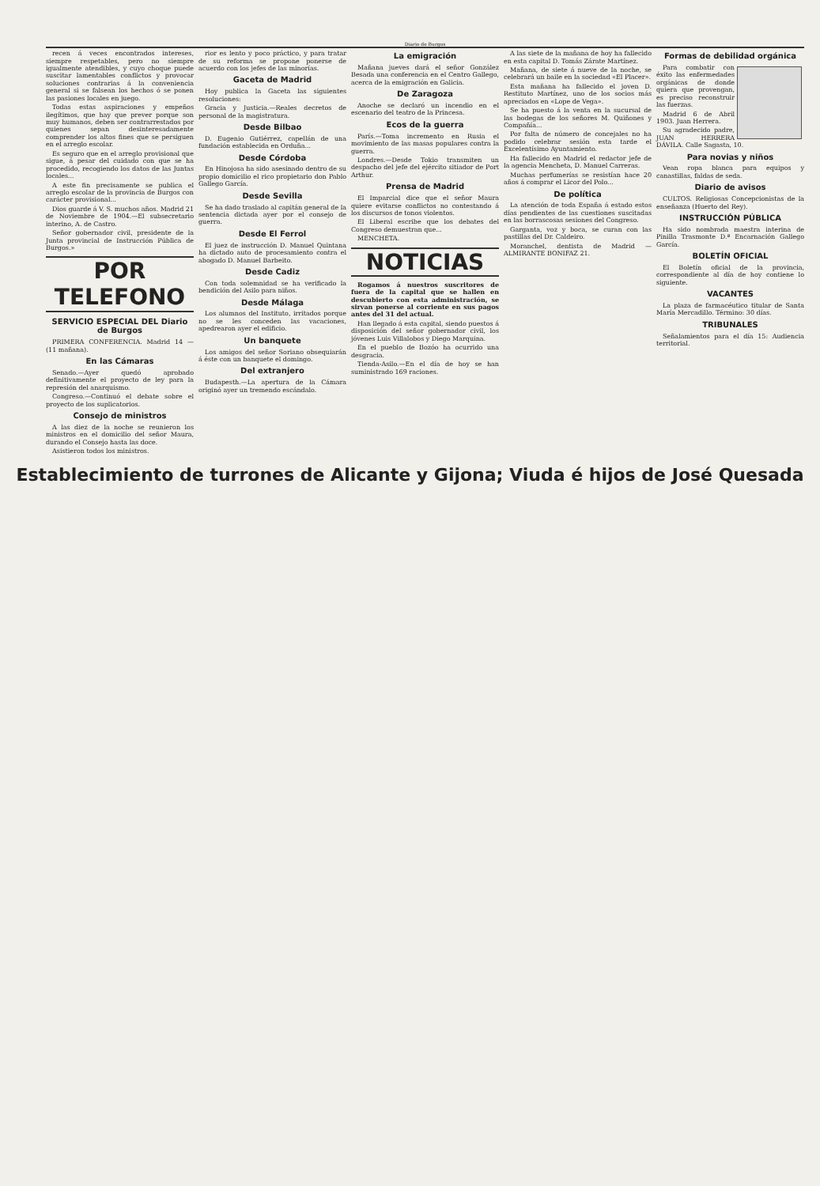Diario de Burgos
recen á veces encontrados intereses, siempre respetables, pero no siempre igualmente atendibles, y cuyo choque puede suscitar lamentables conflictos y provocar soluciones contrarias á la conveniencia general si se falsean los hechos ó se ponen las pasiones locales en juego.
Todas estas aspiraciones y empeños ilegítimos, que hay que prever porque son muy humanos, deben ser contrarrestados por quienes sepan desinteresadamente comprender los altos fines que se persiguen en el arreglo escolar.
Es seguro que en el arreglo provisional que sigue, á pesar del cuidado con que se ha procedido, recogiendo los datos de las Juntas locales...
A este fin precisamente se publica el arreglo escolar de la provincia de Burgos con carácter provisional...
Dios guarde á V. S. muchos años. Madrid 21 de Noviembre de 1904.—El subsecretario interino, A. de Castro.
Señor gobernador civil, presidente de la Junta provincial de Instrucción Pública de Burgos.»
POR TELEFONO
SERVICIO ESPECIAL DEL Diario de Burgos
PRIMERA CONFERENCIA. Madrid 14 —(11 mañana).
En las Cámaras
Senado.—Ayer quedó aprobado definitivamente el proyecto de ley para la represión del anarquismo.
Congreso.—Continuó el debate sobre el proyecto de los suplicatorios.
Consejo de ministros
A las diez de la noche se reunieron los ministros en el domicilio del señor Maura, durando el Consejo hasta las doce.
Asistieron todos los ministros.
rior es lento y poco práctico, y para tratar de su reforma se propone ponerse de acuerdo con los jefes de las minorías.
Gaceta de Madrid
Hoy publica la Gaceta las siguientes resoluciones:
Gracia y Justicia.—Reales decretos de personal de la magistratura.
Desde Bilbao
D. Eugenio Gutiérrez, capellán de una fundación establecida en Orduña...
Desde Córdoba
En Hinojosa ha sido asesinado dentro de su propio domicilio el rico propietario don Pablo Gallego García.
Desde Sevilla
Se ha dado traslado al capitán general de la sentencia dictada ayer por el consejo de guerra.
Desde El Ferrol
El juez de instrucción D. Manuel Quintana ha dictado auto de procesamiento contra el abogado D. Manuel Barbeito.
Desde Cadiz
Con toda solemnidad se ha verificado la bendición del Asilo para niños.
Desde Málaga
Los alumnos del Instituto, irritados porque no se les conceden las vacaciones, apedrearon ayer el edificio.
Un banquete
Los amigos del señor Soriano obsequiarán á éste con un banquete el domingo.
Del extranjero
Budapesth.—La apertura de la Cámara originó ayer un tremendo escándalo.
La emigración
Mañana jueves dará el señor González Besada una conferencia en el Centro Gallego, acerca de la emigración en Galicia.
De Zaragoza
Anoche se declaró un incendio en el escenario del teatro de la Princesa.
Ecos de la guerra
París.—Toma incremento en Rusia el movimiento de las masas populares contra la guerra.
Londres.—Desde Tokio transmiten un despacho del jefe del ejército sitiador de Port Arthur.
Prensa de Madrid
El Imparcial dice que el señor Maura quiere evitarse conflictos no contestando á los discursos de tonos violentos.
El Liberal escribe que los debates del Congreso demuestran que...
MENCHETA.
NOTICIAS
Rogamos á nuestros suscritores de fuera de la capital que se hallen en descubierto con esta administración, se sirvan ponerse al corriente en sus pagos antes del 31 del actual.
Han llegado á esta capital, siendo puestos á disposición del señor gobernador civil, los jóvenes Luis Villalobos y Diego Marquina.
En el pueblo de Bozóo ha ocurrido una desgracia.
Tienda-Asilo.—En el día de hoy se han suministrado 169 raciones.
A las siete de la mañana de hoy ha fallecido en esta capital D. Tomás Zárate Martínez.
Mañana, de siete á nueve de la noche, se celebrará un baile en la sociedad «El Placer».
Esta mañana ha fallecido el joven D. Restituto Martínez, uno de los socios más apreciados en «Lope de Vega».
Se ha puesto á la venta en la sucursal de las bodegas de los señores M. Quiñones y Compañía...
Por falta de número de concejales no ha podido celebrar sesión esta tarde el Excelentísimo Ayuntamiento.
Ha fallecido en Madrid el redactor jefe de la agencia Mencheta, D. Manuel Carreras.
Muchas perfumerías se resistían hace 20 años á comprar el Licor del Polo...
De política
La atención de toda España á estado estos días pendientes de las cuestiones suscitadas en las borrascosas sesiones del Congreso.
Garganta, voz y boca, se curan con las pastillas del Dr. Caldeiro.
Moranchel, dentista de Madrid — ALMIRANTE BONIFAZ 21.
Formas de debilidad orgánica
Para combatir con éxito las enfermedades orgánicas de donde quiera que provengan, es preciso reconstruir las fuerzas.
Madrid 6 de Abril 1903. Juan Herrera.
Su agradecido padre, JUAN HERRERA DÁVILA. Calle Sagasta, 10.
Para novias y niños
Vean ropa blanca para equipos y canastillas, faldas de seda.
Diario de avisos
CULTOS. Religiosas Concepcionistas de la enseñanza (Huerto del Rey).
INSTRUCCIÓN PÚBLICA
Ha sido nombrada maestra interina de Pinilla Trasmonte D.ª Encarnación Gallego García.
BOLETÍN OFICIAL
El Boletín oficial de la provincia, correspondiente al día de hoy contiene lo siguiente.
VACANTES
La plaza de farmacéutico titular de Santa María Mercadillo. Término: 30 días.
TRIBUNALES
Señalamientos para el día 15: Audiencia territorial.
Establecimiento de turrones de Alicante y Gijona; Viuda é hijos de José Quesada